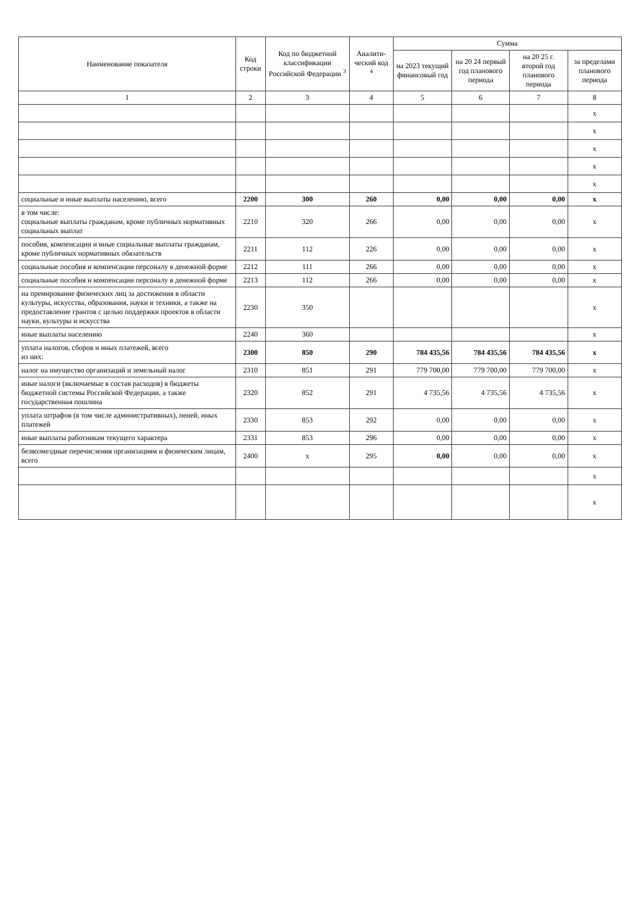| Наименование показателя | Код строки | Код по бюджетной классификации Российской Федерации <sup>3</sup> | Аналити-ческий код <sup>4</sup> | Сумма | | | |
| --- | --- | --- | --- | --- | --- | --- | --- |
| | | | | на 2023 текущий финансовый год | на 20 24 первый год планового периода | на 20 25 г. второй год планового периода | за пределами планового периода |
| 1 | 2 | 3 | 4 | 5 | 6 | 7 | 8 |
| | | | | | | | x |
| | | | | | | | x |
| | | | | | | | x |
| | | | | | | | x |
| | | | | | | | x |
| социальные и иные выплаты населению, всего | 2200 | 300 | 260 | 0,00 | 0,00 | 0,00 | x |
| в том числе: социальные выплаты гражданам, кроме публичных нормативных социальных выплат | 2210 | 320 | 266 | 0,00 | 0,00 | 0,00 | x |
| пособия, компенсации и иные социальные выплаты гражданам, кроме публичных нормативных обязательств | 2211 | 112 | 226 | 0,00 | 0,00 | 0,00 | x |
| социальные пособия и компенсации персоналу в денежной форме | 2212 | 111 | 266 | 0,00 | 0,00 | 0,00 | x |
| социальные пособия и компенсации персоналу в денежной форме | 2213 | 112 | 266 | 0,00 | 0,00 | 0,00 | x |
| на премирование физических лиц за достижения в области культуры, искусства, образования, науки и техники, а также на предоставление грантов с целью поддержки проектов в области науки, культуры и искусства | 2230 | 350 | | | | | x |
| иные выплаты населению | 2240 | 360 | | | | | x |
| уплата налогов, сборов и иных платежей, всего из них: | 2300 | 850 | 290 | 784 435,56 | 784 435,56 | 784 435,56 | x |
| налог на имущество организаций и земельный налог | 2310 | 851 | 291 | 779 700,00 | 779 700,00 | 779 700,00 | x |
| иные налоги (включаемые в состав расходов) в бюджеты бюджетной системы Российской Федерации, а также государственная пошлина | 2320 | 852 | 291 | 4 735,56 | 4 735,56 | 4 735,56 | x |
| уплата штрафов (в том числе административных), пеней, иных платежей | 2330 | 853 | 292 | 0,00 | 0,00 | 0,00 | x |
| иные выплаты работникам текущего характера | 2331 | 853 | 296 | 0,00 | 0,00 | 0,00 | x |
| безвозмездные перечисления организациям и физическим лицам, всего | 2400 | x | 295 | 0,00 | 0,00 | 0,00 | x |
| | | | | | | | x |
| | | | | | | | x |